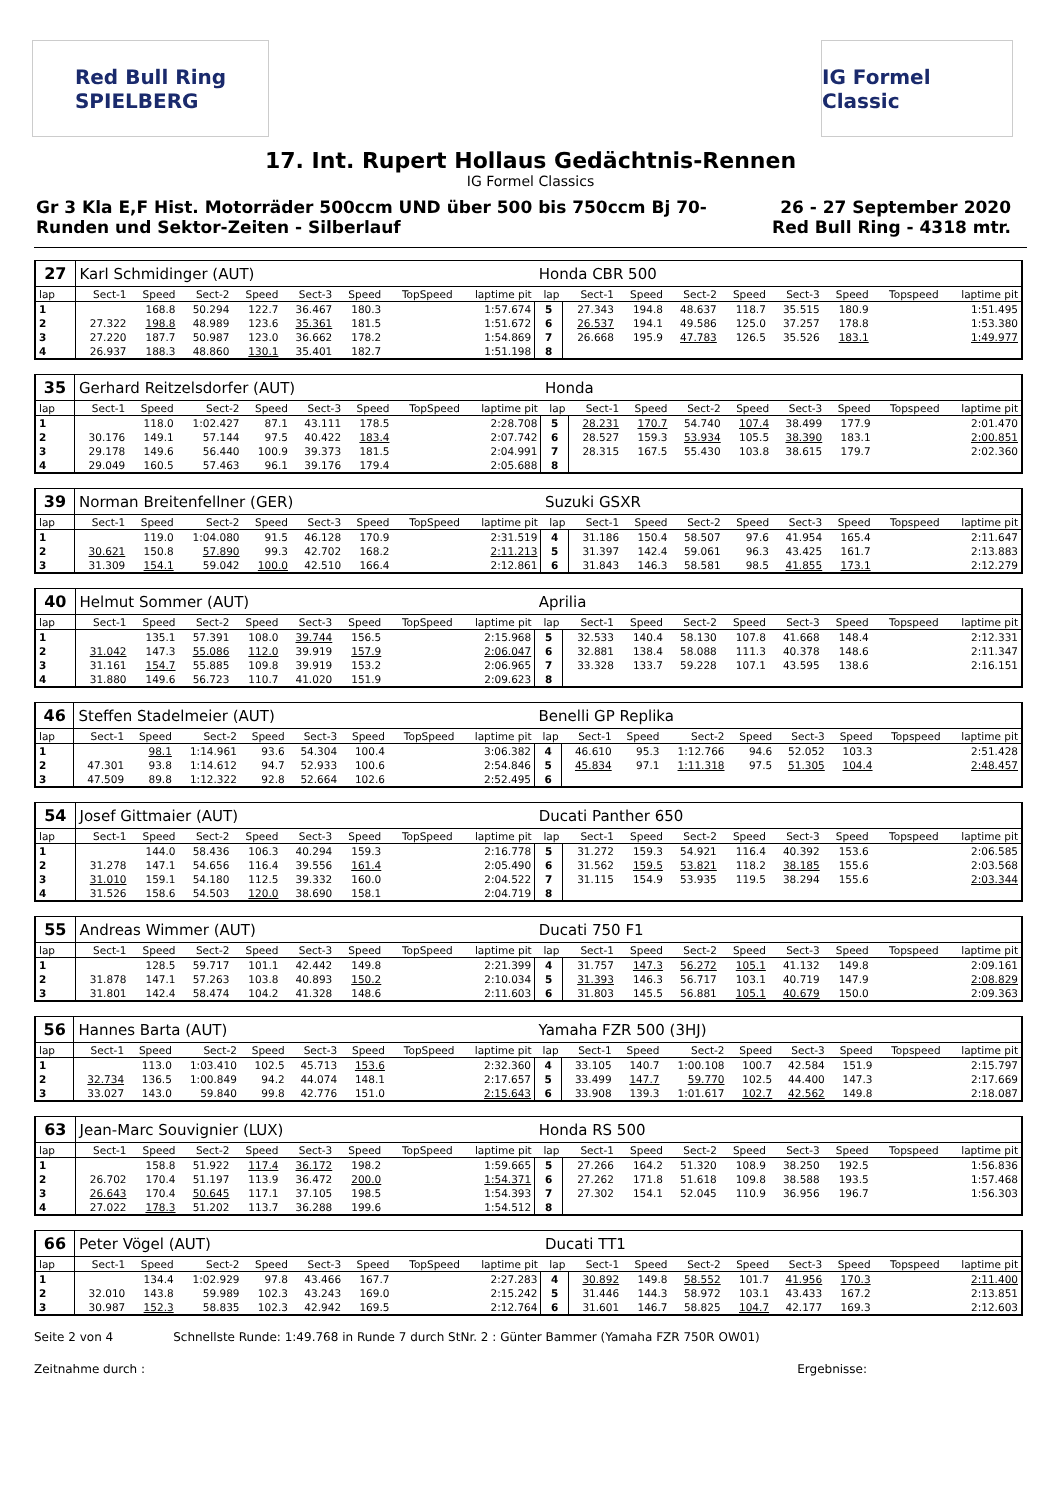Red Bull Ring
SPIELBERG
IG Formel Classic
17. Int. Rupert Hollaus Gedächtnis-Rennen
IG Formel Classics
Gr 3 Kla E,F Hist. Motorräder 500ccm UND über 500 bis 750ccm Bj 70-
Runden und Sektor-Zeiten - Silberlauf
26 - 27 September 2020
Red Bull Ring - 4318 mtr.
| 27 | Karl Schmidinger (AUT) | | | | | | | | Honda CBR 500 | | | | | | | | |
| lap | Sect-1 | Speed | Sect-2 | Speed | Sect-3 | Speed | TopSpeed | laptime pit | lap | Sect-1 | Speed | Sect-2 | Speed | Sect-3 | Speed | Topspeed | laptime pit |
| 1 | | 168.8 | 50.294 | 122.7 | 36.467 | 180.3 | | 1:57.674 | 5 | 27.343 | 194.8 | 48.637 | 118.7 | 35.515 | 180.9 | | 1:51.495 |
| 2 | 27.322 | 198.8 | 48.989 | 123.6 | 35.361 | 181.5 | | 1:51.672 | 6 | 26.537 | 194.1 | 49.586 | 125.0 | 37.257 | 178.8 | | 1:53.380 |
| 3 | 27.220 | 187.7 | 50.987 | 123.0 | 36.662 | 178.2 | | 1:54.869 | 7 | 26.668 | 195.9 | 47.783 | 126.5 | 35.526 | 183.1 | | 1:49.977 |
| 4 | 26.937 | 188.3 | 48.860 | 130.1 | 35.401 | 182.7 | | 1:51.198 | 8 | | | | | | | | |
| 35 | Gerhard Reitzelsdorfer (AUT) | | | | | | | | Honda | | | | | | | | |
| lap | Sect-1 | Speed | Sect-2 | Speed | Sect-3 | Speed | TopSpeed | laptime pit | lap | Sect-1 | Speed | Sect-2 | Speed | Sect-3 | Speed | Topspeed | laptime pit |
| 1 | | 118.0 | 1:02.427 | 87.1 | 43.111 | 178.5 | | 2:28.708 | 5 | 28.231 | 170.7 | 54.740 | 107.4 | 38.499 | 177.9 | | 2:01.470 |
| 2 | 30.176 | 149.1 | 57.144 | 97.5 | 40.422 | 183.4 | | 2:07.742 | 6 | 28.527 | 159.3 | 53.934 | 105.5 | 38.390 | 183.1 | | 2:00.851 |
| 3 | 29.178 | 149.6 | 56.440 | 100.9 | 39.373 | 181.5 | | 2:04.991 | 7 | 28.315 | 167.5 | 55.430 | 103.8 | 38.615 | 179.7 | | 2:02.360 |
| 4 | 29.049 | 160.5 | 57.463 | 96.1 | 39.176 | 179.4 | | 2:05.688 | 8 | | | | | | | | |
| 39 | Norman Breitenfellner (GER) | | | | | | | | Suzuki GSXR | | | | | | | | |
| lap | Sect-1 | Speed | Sect-2 | Speed | Sect-3 | Speed | TopSpeed | laptime pit | lap | Sect-1 | Speed | Sect-2 | Speed | Sect-3 | Speed | Topspeed | laptime pit |
| 1 | | 119.0 | 1:04.080 | 91.5 | 46.128 | 170.9 | | 2:31.519 | 4 | 31.186 | 150.4 | 58.507 | 97.6 | 41.954 | 165.4 | | 2:11.647 |
| 2 | 30.621 | 150.8 | 57.890 | 99.3 | 42.702 | 168.2 | | 2:11.213 | 5 | 31.397 | 142.4 | 59.061 | 96.3 | 43.425 | 161.7 | | 2:13.883 |
| 3 | 31.309 | 154.1 | 59.042 | 100.0 | 42.510 | 166.4 | | 2:12.861 | 6 | 31.843 | 146.3 | 58.581 | 98.5 | 41.855 | 173.1 | | 2:12.279 |
| 40 | Helmut Sommer (AUT) | | | | | | | | Aprilia | | | | | | | | |
| lap | Sect-1 | Speed | Sect-2 | Speed | Sect-3 | Speed | TopSpeed | laptime pit | lap | Sect-1 | Speed | Sect-2 | Speed | Sect-3 | Speed | Topspeed | laptime pit |
| 1 | | 135.1 | 57.391 | 108.0 | 39.744 | 156.5 | | 2:15.968 | 5 | 32.533 | 140.4 | 58.130 | 107.8 | 41.668 | 148.4 | | 2:12.331 |
| 2 | 31.042 | 147.3 | 55.086 | 112.0 | 39.919 | 157.9 | | 2:06.047 | 6 | 32.881 | 138.4 | 58.088 | 111.3 | 40.378 | 148.6 | | 2:11.347 |
| 3 | 31.161 | 154.7 | 55.885 | 109.8 | 39.919 | 153.2 | | 2:06.965 | 7 | 33.328 | 133.7 | 59.228 | 107.1 | 43.595 | 138.6 | | 2:16.151 |
| 4 | 31.880 | 149.6 | 56.723 | 110.7 | 41.020 | 151.9 | | 2:09.623 | 8 | | | | | | | | |
| 46 | Steffen Stadelmeier (AUT) | | | | | | | | Benelli GP Replika | | | | | | | | |
| lap | Sect-1 | Speed | Sect-2 | Speed | Sect-3 | Speed | TopSpeed | laptime pit | lap | Sect-1 | Speed | Sect-2 | Speed | Sect-3 | Speed | Topspeed | laptime pit |
| 1 | | 98.1 | 1:14.961 | 93.6 | 54.304 | 100.4 | | 3:06.382 | 4 | 46.610 | 95.3 | 1:12.766 | 94.6 | 52.052 | 103.3 | | 2:51.428 |
| 2 | 47.301 | 93.8 | 1:14.612 | 94.7 | 52.933 | 100.6 | | 2:54.846 | 5 | 45.834 | 97.1 | 1:11.318 | 97.5 | 51.305 | 104.4 | | 2:48.457 |
| 3 | 47.509 | 89.8 | 1:12.322 | 92.8 | 52.664 | 102.6 | | 2:52.495 | 6 | | | | | | | | |
| 54 | Josef Gittmaier (AUT) | | | | | | | | Ducati Panther 650 | | | | | | | | |
| lap | Sect-1 | Speed | Sect-2 | Speed | Sect-3 | Speed | TopSpeed | laptime pit | lap | Sect-1 | Speed | Sect-2 | Speed | Sect-3 | Speed | Topspeed | laptime pit |
| 1 | | 144.0 | 58.436 | 106.3 | 40.294 | 159.3 | | 2:16.778 | 5 | 31.272 | 159.3 | 54.921 | 116.4 | 40.392 | 153.6 | | 2:06.585 |
| 2 | 31.278 | 147.1 | 54.656 | 116.4 | 39.556 | 161.4 | | 2:05.490 | 6 | 31.562 | 159.5 | 53.821 | 118.2 | 38.185 | 155.6 | | 2:03.568 |
| 3 | 31.010 | 159.1 | 54.180 | 112.5 | 39.332 | 160.0 | | 2:04.522 | 7 | 31.115 | 154.9 | 53.935 | 119.5 | 38.294 | 155.6 | | 2:03.344 |
| 4 | 31.526 | 158.6 | 54.503 | 120.0 | 38.690 | 158.1 | | 2:04.719 | 8 | | | | | | | | |
| 55 | Andreas Wimmer (AUT) | | | | | | | | Ducati 750 F1 | | | | | | | | |
| lap | Sect-1 | Speed | Sect-2 | Speed | Sect-3 | Speed | TopSpeed | laptime pit | lap | Sect-1 | Speed | Sect-2 | Speed | Sect-3 | Speed | Topspeed | laptime pit |
| 1 | | 128.5 | 59.717 | 101.1 | 42.442 | 149.8 | | 2:21.399 | 4 | 31.757 | 147.3 | 56.272 | 105.1 | 41.132 | 149.8 | | 2:09.161 |
| 2 | 31.878 | 147.1 | 57.263 | 103.8 | 40.893 | 150.2 | | 2:10.034 | 5 | 31.393 | 146.3 | 56.717 | 103.1 | 40.719 | 147.9 | | 2:08.829 |
| 3 | 31.801 | 142.4 | 58.474 | 104.2 | 41.328 | 148.6 | | 2:11.603 | 6 | 31.803 | 145.5 | 56.881 | 105.1 | 40.679 | 150.0 | | 2:09.363 |
| 56 | Hannes Barta (AUT) | | | | | | | | Yamaha FZR 500 (3HJ) | | | | | | | | |
| lap | Sect-1 | Speed | Sect-2 | Speed | Sect-3 | Speed | TopSpeed | laptime pit | lap | Sect-1 | Speed | Sect-2 | Speed | Sect-3 | Speed | Topspeed | laptime pit |
| 1 | | 113.0 | 1:03.410 | 102.5 | 45.713 | 153.6 | | 2:32.360 | 4 | 33.105 | 140.7 | 1:00.108 | 100.7 | 42.584 | 151.9 | | 2:15.797 |
| 2 | 32.734 | 136.5 | 1:00.849 | 94.2 | 44.074 | 148.1 | | 2:17.657 | 5 | 33.499 | 147.7 | 59.770 | 102.5 | 44.400 | 147.3 | | 2:17.669 |
| 3 | 33.027 | 143.0 | 59.840 | 99.8 | 42.776 | 151.0 | | 2:15.643 | 6 | 33.908 | 139.3 | 1:01.617 | 102.7 | 42.562 | 149.8 | | 2:18.087 |
| 63 | Jean-Marc Souvignier (LUX) | | | | | | | | Honda RS 500 | | | | | | | | |
| lap | Sect-1 | Speed | Sect-2 | Speed | Sect-3 | Speed | TopSpeed | laptime pit | lap | Sect-1 | Speed | Sect-2 | Speed | Sect-3 | Speed | Topspeed | laptime pit |
| 1 | | 158.8 | 51.922 | 117.4 | 36.172 | 198.2 | | 1:59.665 | 5 | 27.266 | 164.2 | 51.320 | 108.9 | 38.250 | 192.5 | | 1:56.836 |
| 2 | 26.702 | 170.4 | 51.197 | 113.9 | 36.472 | 200.0 | | 1:54.371 | 6 | 27.262 | 171.8 | 51.618 | 109.8 | 38.588 | 193.5 | | 1:57.468 |
| 3 | 26.643 | 170.4 | 50.645 | 117.1 | 37.105 | 198.5 | | 1:54.393 | 7 | 27.302 | 154.1 | 52.045 | 110.9 | 36.956 | 196.7 | | 1:56.303 |
| 4 | 27.022 | 178.3 | 51.202 | 113.7 | 36.288 | 199.6 | | 1:54.512 | 8 | | | | | | | | |
| 66 | Peter Vögel (AUT) | | | | | | | | Ducati TT1 | | | | | | | | |
| lap | Sect-1 | Speed | Sect-2 | Speed | Sect-3 | Speed | TopSpeed | laptime pit | lap | Sect-1 | Speed | Sect-2 | Speed | Sect-3 | Speed | Topspeed | laptime pit |
| 1 | | 134.4 | 1:02.929 | 97.8 | 43.466 | 167.7 | | 2:27.283 | 4 | 30.892 | 149.8 | 58.552 | 101.7 | 41.956 | 170.3 | | 2:11.400 |
| 2 | 32.010 | 143.8 | 59.989 | 102.3 | 43.243 | 169.0 | | 2:15.242 | 5 | 31.446 | 144.3 | 58.972 | 103.1 | 43.433 | 167.2 | | 2:13.851 |
| 3 | 30.987 | 152.3 | 58.835 | 102.3 | 42.942 | 169.5 | | 2:12.764 | 6 | 31.601 | 146.7 | 58.825 | 104.7 | 42.177 | 169.3 | | 2:12.603 |
Seite 2 von 4 Schnellste Runde: 1:49.768 in Runde 7 durch StNr. 2 : Günter Bammer (Yamaha FZR 750R OW01)
Zeitnahme durch : Ergebnisse: